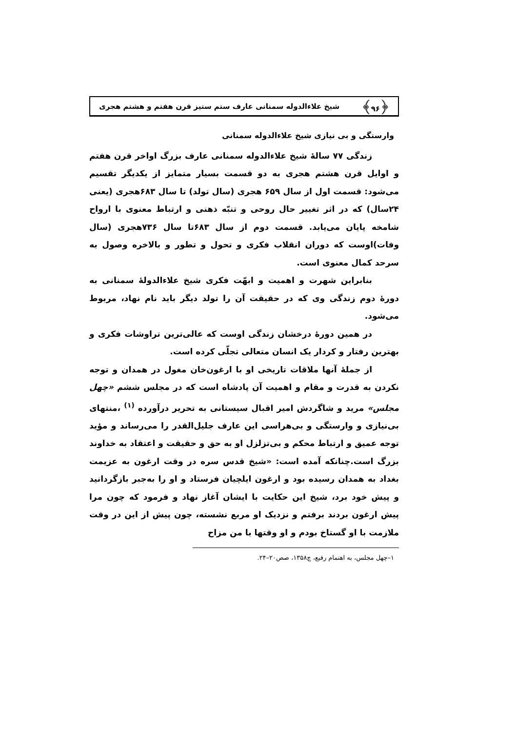﴿۹۶﴾ شیخ علاءالدوله سمنانی عارف ستم ستیز قرن هفتم و هشتم هجری
وارستگی و بی نیازی شیخ علاءالدوله سمنانی
زندگی ۷۷ سالهٔ شیخ علاءالدوله سمنانی عارف بزرگ اواخر قرن هفتم و اوایل قرن هشتم هجری به دو قسمت بسیار متمایز از یکدیگر تقسیم می‌شود: قسمت اول از سال ۶۵۹ هجری (سال تولد) تا سال ۶۸۳هجری (یعنی ۲۴سال) که در اثر تغییر حال روحی و تنبّه ذهنی و ارتباط معنوی با ارواح شامخه پایان می‌یابد. قسمت دوم از سال ۶۸۳تا سال ۷۳۶هجری (سال وفات)اوست که دوران انقلاب فکری و تحول و تطور و بالاخره وصول به سرحد کمال معنوی است.
بنابراین شهرت و اهمیت و ابهّت فکری شیخ علاءالدولهٔ سمنانی به دورهٔ دوم زندگی وی که در حقیقت آن را تولد دیگر باید نام نهاد، مربوط می‌شود.
در همین دورهٔ درخشان زندگی اوست که عالی‌ترین تراوشات فکری و بهترین رفتار و کردار یک انسان متعالی تجلّی کرده است.
از جملهٔ آنها ملاقات تاریخی او با ارغون‌خان مغول در همدان و توجه نکردن به قدرت و مقام و اهمیت آن پادشاه است که در مجلس ششم «چهل مجلس» مرید و شاگردش امیر اقبال سیستانی به تحریر درآورده <sup>(۱)</sup> ،منتهای بی‌نیازی و وارستگی و بی‌هراسی این عارف جلیل‌القدر را می‌رساند و مؤید توجه عمیق و ارتباط محکم و بی‌تزلزل او به حق و حقیقت و اعتقاد به خداوند بزرگ است.چنانکه آمده است: «شیخ قدس سره در وقت ارغون به عزیمت بغداد به همدان رسیده بود و ارغون ایلچیان فرستاد و او را به‌جبر بازگردانید و پیش خود برد، شیخ این حکایت با ایشان آغاز نهاد و فرمود که چون مرا پیش ارغون بردند برفتم و نزدیک او مربع نشسته، چون پیش از این در وقت ملازمت با او گستاخ بودم و او وقتها با من مزاح
۱–چهل مجلس، به اهتمام رفیع، چ۱۳۵۸، صص۲۰–۲۴.